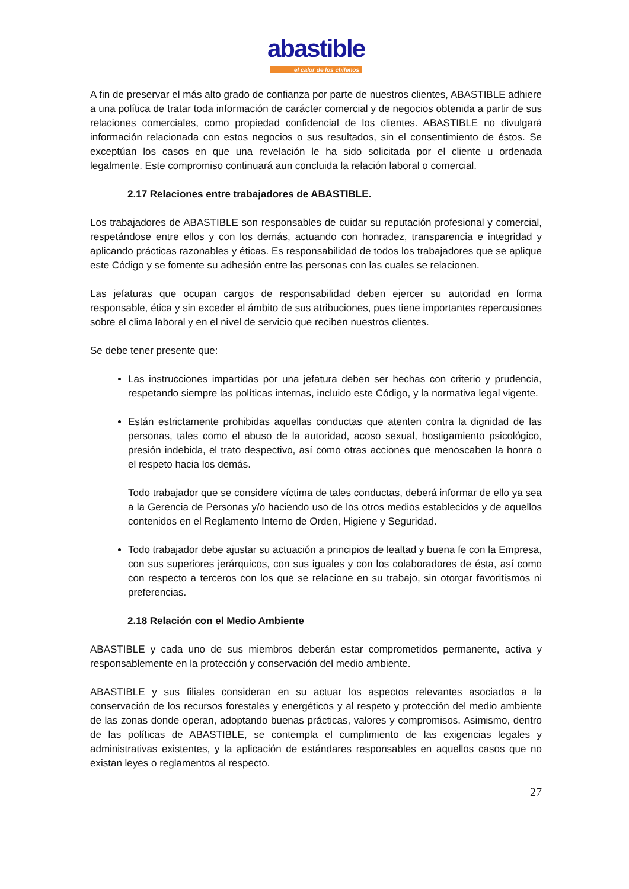abastible
el calor de los chilenos
A fin de preservar el más alto grado de confianza por parte de nuestros clientes, ABASTIBLE adhiere a una política de tratar toda información de carácter comercial y de negocios obtenida a partir de sus relaciones comerciales, como propiedad confidencial de los clientes. ABASTIBLE no divulgará información relacionada con estos negocios o sus resultados, sin el consentimiento de éstos. Se exceptúan los casos en que una revelación le ha sido solicitada por el cliente u ordenada legalmente. Este compromiso continuará aun concluida la relación laboral o comercial.
2.17 Relaciones entre trabajadores de ABASTIBLE.
Los trabajadores de ABASTIBLE son responsables de cuidar su reputación profesional y comercial, respetándose entre ellos y con los demás, actuando con honradez, transparencia e integridad y aplicando prácticas razonables y éticas. Es responsabilidad de todos los trabajadores que se aplique este Código y se fomente su adhesión entre las personas con las cuales se relacionen.
Las jefaturas que ocupan cargos de responsabilidad deben ejercer su autoridad en forma responsable, ética y sin exceder el ámbito de sus atribuciones, pues tiene importantes repercusiones sobre el clima laboral y en el nivel de servicio que reciben nuestros clientes.
Se debe tener presente que:
Las instrucciones impartidas por una jefatura deben ser hechas con criterio y prudencia, respetando siempre las políticas internas, incluido este Código, y la normativa legal vigente.
Están estrictamente prohibidas aquellas conductas que atenten contra la dignidad de las personas, tales como el abuso de la autoridad, acoso sexual, hostigamiento psicológico, presión indebida, el trato despectivo, así como otras acciones que menoscaben la honra o el respeto hacia los demás.
Todo trabajador que se considere víctima de tales conductas, deberá informar de ello ya sea a la Gerencia de Personas y/o haciendo uso de los otros medios establecidos y de aquellos contenidos en el Reglamento Interno de Orden, Higiene y Seguridad.
Todo trabajador debe ajustar su actuación a principios de lealtad y buena fe con la Empresa, con sus superiores jerárquicos, con sus iguales y con los colaboradores de ésta, así como con respecto a terceros con los que se relacione en su trabajo, sin otorgar favoritismos ni preferencias.
2.18 Relación con el Medio Ambiente
ABASTIBLE y cada uno de sus miembros deberán estar comprometidos permanente, activa y responsablemente en la protección y conservación del medio ambiente.
ABASTIBLE y sus filiales consideran en su actuar los aspectos relevantes asociados a la conservación de los recursos forestales y energéticos y al respeto y protección del medio ambiente de las zonas donde operan, adoptando buenas prácticas, valores y compromisos. Asimismo, dentro de las políticas de ABASTIBLE, se contempla el cumplimiento de las exigencias legales y administrativas existentes, y la aplicación de estándares responsables en aquellos casos que no existan leyes o reglamentos al respecto.
27